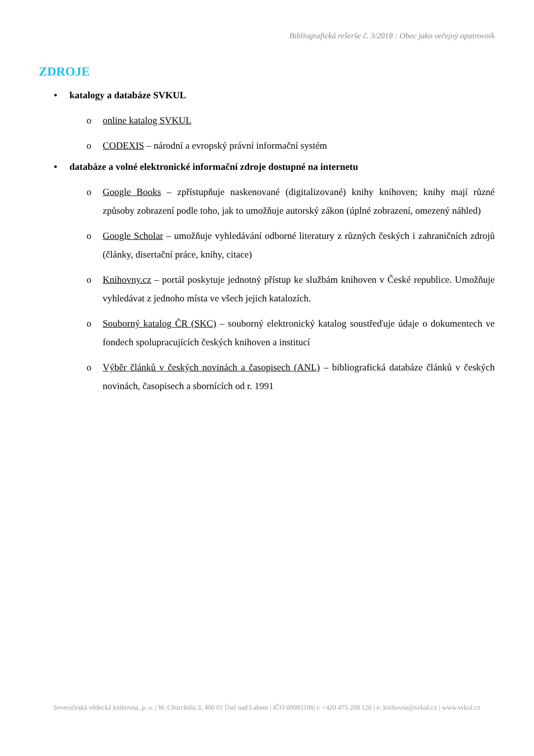Bibliografická rešerše č. 3/2018 : Obec jako veřejný opatrovník
ZDROJE
• katalogy a databáze SVKUL
o online katalog SVKUL
o CODEXIS – národní a evropský právní informační systém
• databáze a volné elektronické informační zdroje dostupné na internetu
o Google Books – zpřístupňuje naskenované (digitalizované) knihy knihoven; knihy mají různé způsoby zobrazení podle toho, jak to umožňuje autorský zákon (úplné zobrazení, omezený náhled)
o Google Scholar – umožňuje vyhledávání odborné literatury z různých českých i zahraničních zdrojů (články, disertační práce, knihy, citace)
o Knihovny.cz – portál poskytuje jednotný přístup ke službám knihoven v České republice. Umožňuje vyhledávat z jednoho místa ve všech jejich katalozích.
o Souborný katalog ČR (SKC) – souborný elektronický katalog soustřeďuje údaje o dokumentech ve fondech spolupracujících českých knihoven a institucí
o Výběr článků v českých novinách a časopisech (ANL) – bibliografická databáze článků v českých novinách, časopisech a sbornících od r. 1991
Severočeská vědecká knihovna, p. o. | W. Churchilla 3, 400 01 Ústí nad Labem | IČO 00083186| t: +420 475 209 126 | e: knihovna@svkul.cz | www.svkul.cz